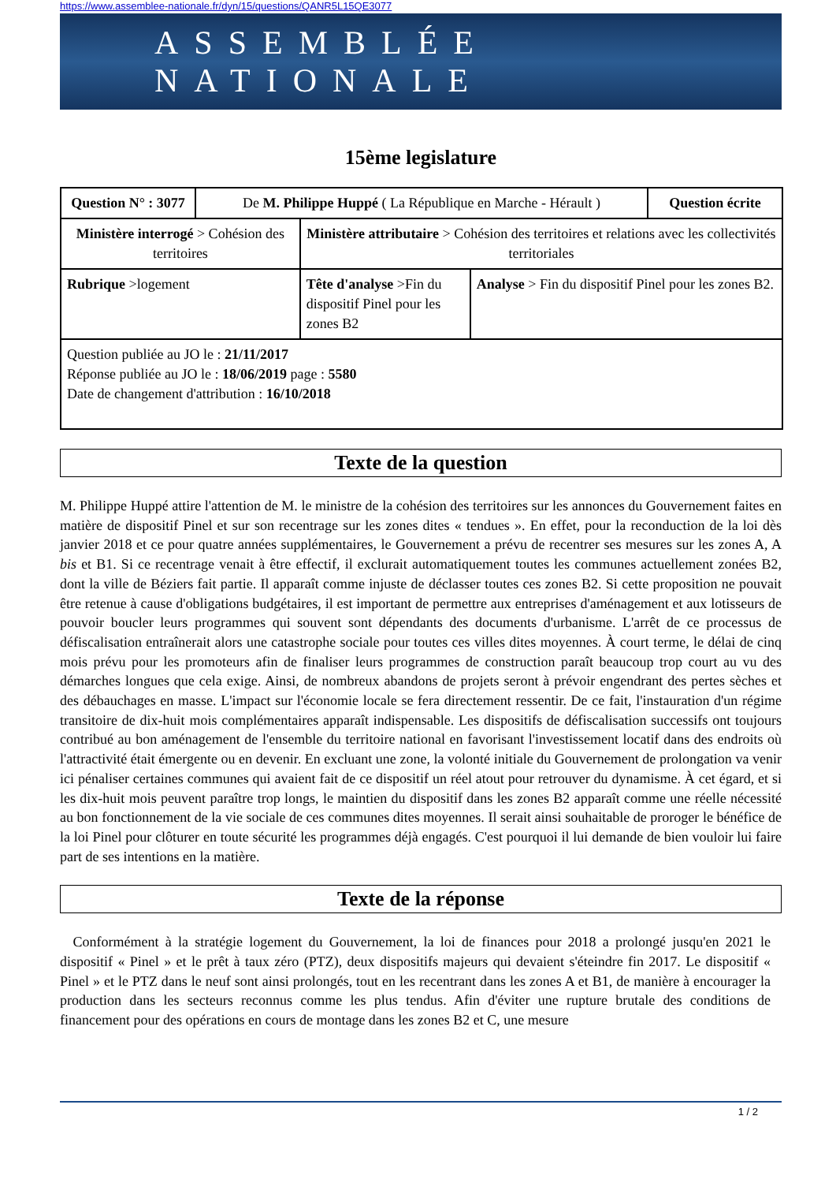https://www.assemblee-nationale.fr/dyn/15/questions/QANR5L15QE3077
ASSEMBLÉE NATIONALE
15ème legislature
| Question N° : 3077 | De M. Philippe Huppé ( La République en Marche - Hérault ) | | | Question écrite |
| Ministère interrogé > Cohésion des territoires | | Ministère attributaire > Cohésion des territoires et relations avec les collectivités territoriales | | |
| Rubrique >logement | | Tête d'analyse >Fin du dispositif Pinel pour les zones B2 | Analyse > Fin du dispositif Pinel pour les zones B2. | |
| Question publiée au JO le : 21/11/2017 Réponse publiée au JO le : 18/06/2019 page : 5580 Date de changement d'attribution : 16/10/2018 | | | | |
Texte de la question
M. Philippe Huppé attire l'attention de M. le ministre de la cohésion des territoires sur les annonces du Gouvernement faites en matière de dispositif Pinel et sur son recentrage sur les zones dites « tendues ». En effet, pour la reconduction de la loi dès janvier 2018 et ce pour quatre années supplémentaires, le Gouvernement a prévu de recentrer ses mesures sur les zones A, A bis et B1. Si ce recentrage venait à être effectif, il exclurait automatiquement toutes les communes actuellement zonées B2, dont la ville de Béziers fait partie. Il apparaît comme injuste de déclasser toutes ces zones B2. Si cette proposition ne pouvait être retenue à cause d'obligations budgétaires, il est important de permettre aux entreprises d'aménagement et aux lotisseurs de pouvoir boucler leurs programmes qui souvent sont dépendants des documents d'urbanisme. L'arrêt de ce processus de défiscalisation entraînerait alors une catastrophe sociale pour toutes ces villes dites moyennes. À court terme, le délai de cinq mois prévu pour les promoteurs afin de finaliser leurs programmes de construction paraît beaucoup trop court au vu des démarches longues que cela exige. Ainsi, de nombreux abandons de projets seront à prévoir engendrant des pertes sèches et des débauchages en masse. L'impact sur l'économie locale se fera directement ressentir. De ce fait, l'instauration d'un régime transitoire de dix-huit mois complémentaires apparaît indispensable. Les dispositifs de défiscalisation successifs ont toujours contribué au bon aménagement de l'ensemble du territoire national en favorisant l'investissement locatif dans des endroits où l'attractivité était émergente ou en devenir. En excluant une zone, la volonté initiale du Gouvernement de prolongation va venir ici pénaliser certaines communes qui avaient fait de ce dispositif un réel atout pour retrouver du dynamisme. À cet égard, et si les dix-huit mois peuvent paraître trop longs, le maintien du dispositif dans les zones B2 apparaît comme une réelle nécessité au bon fonctionnement de la vie sociale de ces communes dites moyennes. Il serait ainsi souhaitable de proroger le bénéfice de la loi Pinel pour clôturer en toute sécurité les programmes déjà engagés. C'est pourquoi il lui demande de bien vouloir lui faire part de ses intentions en la matière.
Texte de la réponse
Conformément à la stratégie logement du Gouvernement, la loi de finances pour 2018 a prolongé jusqu'en 2021 le dispositif « Pinel » et le prêt à taux zéro (PTZ), deux dispositifs majeurs qui devaient s'éteindre fin 2017. Le dispositif « Pinel » et le PTZ dans le neuf sont ainsi prolongés, tout en les recentrant dans les zones A et B1, de manière à encourager la production dans les secteurs reconnus comme les plus tendus. Afin d'éviter une rupture brutale des conditions de financement pour des opérations en cours de montage dans les zones B2 et C, une mesure
1 / 2